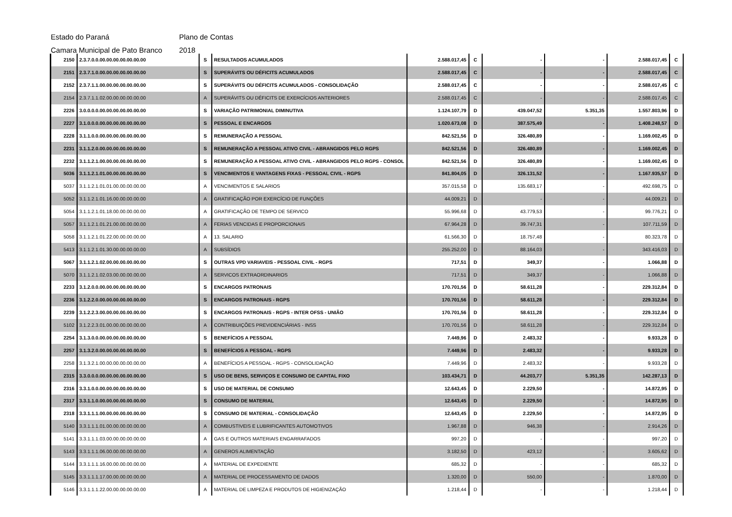Estado do Paraná Plano de Contas
Camara Municipal de Pato Branco 2018
| 2150 | 2.3.7.0.0.00.00.00.00.00.00.00 | S | RESULTADOS ACUMULADOS | 2.588.017,45 | C | - | - | 2.588.017,45 | C |
| 2151 | 2.3.7.1.0.00.00.00.00.00.00.00 | S | SUPERÁVITS OU DÉFICITS ACUMULADOS | 2.588.017,45 | C | - | - | 2.588.017,45 | C |
| 2152 | 2.3.7.1.1.00.00.00.00.00.00.00 | S | SUPERÁVITS OU DÉFICITS ACUMULADOS - CONSOLIDAÇÃO | 2.588.017,45 | C | - | - | 2.588.017,45 | C |
| 2154 | 2.3.7.1.1.02.00.00.00.00.00.00 | A | SUPERÁVITS OU DÉFICITS DE EXERCÍCIOS ANTERIORES | 2.588.017,45 | C | - | - | 2.588.017,45 | C |
| 2226 | 3.0.0.0.0.00.00.00.00.00.00.00 | S | VARIAÇÃO PATRIMONIAL DIMINUTIVA | 1.124.107,79 | D | 439.047,52 | 5.351,35 | 1.557.803,96 | D |
| 2227 | 3.1.0.0.0.00.00.00.00.00.00.00 | S | PESSOAL E ENCARGOS | 1.020.673,08 | D | 387.575,49 | - | 1.408.248,57 | D |
| 2228 | 3.1.1.0.0.00.00.00.00.00.00.00 | S | REMUNERAÇÃO A PESSOAL | 842.521,56 | D | 326.480,89 | - | 1.169.002,45 | D |
| 2231 | 3.1.1.2.0.00.00.00.00.00.00.00 | S | REMUNERAÇÃO A PESSOAL ATIVO CIVIL - ABRANGIDOS PELO RGPS | 842.521,56 | D | 326.480,89 | - | 1.169.002,45 | D |
| 2232 | 3.1.1.2.1.00.00.00.00.00.00.00 | S | REMUNERAÇÃO A PESSOAL ATIVO CIVIL - ABRANGIDOS PELO RGPS - CONSOL | 842.521,56 | D | 326.480,89 | - | 1.169.002,45 | D |
| 5036 | 3.1.1.2.1.01.00.00.00.00.00.00 | S | VENCIMENTOS E VANTAGENS FIXAS - PESSOAL CIVIL - RGPS | 841.804,05 | D | 326.131,52 | - | 1.167.935,57 | D |
| 5037 | 3.1.1.2.1.01.01.00.00.00.00.00 | A | VENCIMENTOS E SALARIOS | 357.015,58 | D | 135.683,17 | - | 492.698,75 | D |
| 5052 | 3.1.1.2.1.01.16.00.00.00.00.00 | A | GRATIFICAÇÃO POR EXERCÍCIO DE FUNÇÕES | 44.009,21 | D | - | - | 44.009,21 | D |
| 5054 | 3.1.1.2.1.01.18.00.00.00.00.00 | A | GRATIFICAÇÃO DE TEMPO DE SERVICO | 55.996,68 | D | 43.779,53 | - | 99.776,21 | D |
| 5057 | 3.1.1.2.1.01.21.00.00.00.00.00 | A | FERIAS VENCIDAS E PROPORCIONAIS | 67.964,28 | D | 39.747,31 | - | 107.711,59 | D |
| 5058 | 3.1.1.2.1.01.22.00.00.00.00.00 | A | 13. SALARIO | 61.566,30 | D | 18.757,48 | - | 80.323,78 | D |
| 5413 | 3.1.1.2.1.01.30.00.00.00.00.00 | A | SUBSÍDIOS | 255.252,00 | D | 88.164,03 | - | 343.416,03 | D |
| 5067 | 3.1.1.2.1.02.00.00.00.00.00.00 | S | OUTRAS VPD VARIAVEIS - PESSOAL CIVIL - RGPS | 717,51 | D | 349,37 | - | 1.066,88 | D |
| 5070 | 3.1.1.2.1.02.03.00.00.00.00.00 | A | SERVICOS EXTRAORDINARIOS | 717,51 | D | 349,37 | - | 1.066,88 | D |
| 2233 | 3.1.2.0.0.00.00.00.00.00.00.00 | S | ENCARGOS PATRONAIS | 170.701,56 | D | 58.611,28 | - | 229.312,84 | D |
| 2236 | 3.1.2.2.0.00.00.00.00.00.00.00 | S | ENCARGOS PATRONAIS - RGPS | 170.701,56 | D | 58.611,28 | - | 229.312,84 | D |
| 2239 | 3.1.2.2.3.00.00.00.00.00.00.00 | S | ENCARGOS PATRONAIS - RGPS - INTER OFSS - UNIÃO | 170.701,56 | D | 58.611,28 | - | 229.312,84 | D |
| 5102 | 3.1.2.2.3.01.00.00.00.00.00.00 | A | CONTRIBUIÇÕES PREVIDENCIÁRIAS - INSS | 170.701,56 | D | 58.611,28 | - | 229.312,84 | D |
| 2254 | 3.1.3.0.0.00.00.00.00.00.00.00 | S | BENEFÍCIOS A PESSOAL | 7.449,96 | D | 2.483,32 | - | 9.933,28 | D |
| 2257 | 3.1.3.2.0.00.00.00.00.00.00.00 | S | BENEFÍCIOS A PESSOAL - RGPS | 7.449,96 | D | 2.483,32 | - | 9.933,28 | D |
| 2258 | 3.1.3.2.1.00.00.00.00.00.00.00 | A | BENEFÍCIOS A PESSOAL - RGPS - CONSOLIDAÇÃO | 7.449,96 | D | 2.483,32 | - | 9.933,28 | D |
| 2315 | 3.3.0.0.0.00.00.00.00.00.00.00 | S | USO DE BENS, SERVIÇOS E CONSUMO DE CAPITAL FIXO | 103.434,71 | D | 44.203,77 | 5.351,35 | 142.287,13 | D |
| 2316 | 3.3.1.0.0.00.00.00.00.00.00.00 | S | USO DE MATERIAL DE CONSUMO | 12.643,45 | D | 2.229,50 | - | 14.872,95 | D |
| 2317 | 3.3.1.1.0.00.00.00.00.00.00.00 | S | CONSUMO DE MATERIAL | 12.643,45 | D | 2.229,50 | - | 14.872,95 | D |
| 2318 | 3.3.1.1.1.00.00.00.00.00.00.00 | S | CONSUMO DE MATERIAL - CONSOLIDAÇÃO | 12.643,45 | D | 2.229,50 | - | 14.872,95 | D |
| 5140 | 3.3.1.1.1.01.00.00.00.00.00.00 | A | COMBUSTIVEIS E LUBRIFICANTES AUTOMOTIVOS | 1.967,88 | D | 946,38 | - | 2.914,26 | D |
| 5141 | 3.3.1.1.1.03.00.00.00.00.00.00 | A | GAS E OUTROS MATERIAIS ENGARRAFADOS | 997,20 | D | - | - | 997,20 | D |
| 5143 | 3.3.1.1.1.06.00.00.00.00.00.00 | A | GENEROS ALIMENTAÇÃO | 3.182,50 | D | 423,12 | - | 3.605,62 | D |
| 5144 | 3.3.1.1.1.16.00.00.00.00.00.00 | A | MATERIAL DE EXPEDIENTE | 685,32 | D | - | - | 685,32 | D |
| 5145 | 3.3.1.1.1.17.00.00.00.00.00.00 | A | MATERIAL DE PROCESSAMENTO DE DADOS | 1.320,00 | D | 550,00 | - | 1.870,00 | D |
| 5146 | 3.3.1.1.1.22.00.00.00.00.00.00 | A | MATERIAL DE LIMPEZA E PRODUTOS DE HIGIENIZAÇÃO | 1.218,44 | D | - | - | 1.218,44 | D |